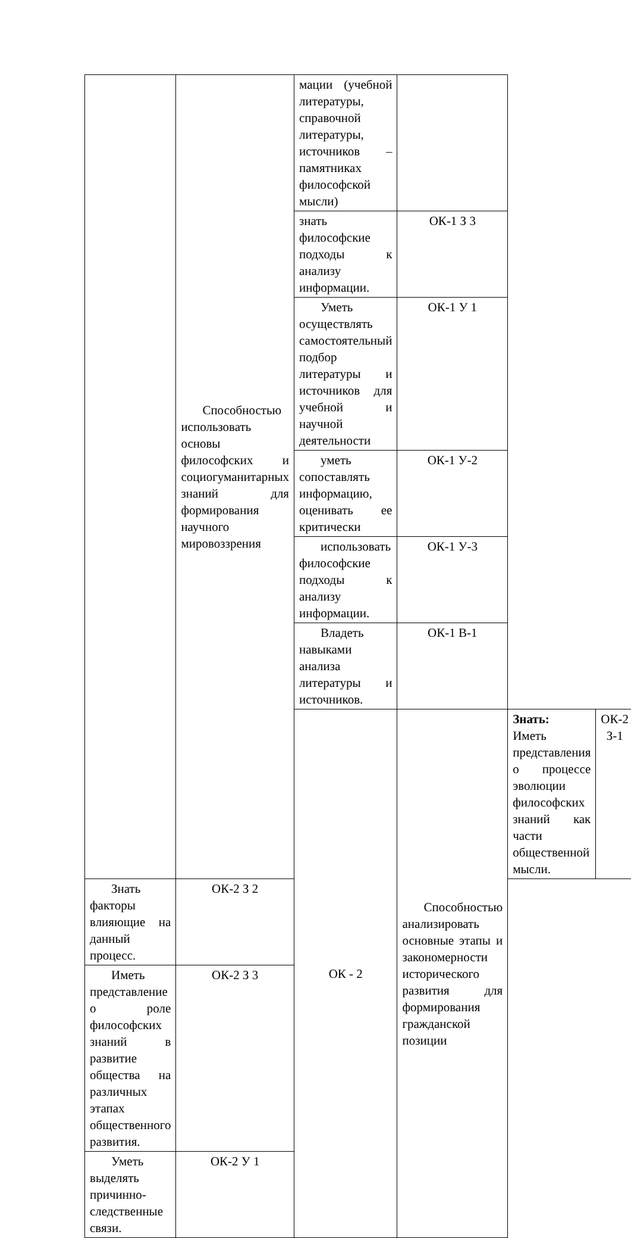| | Способностью использовать основы философских и социогуманитарных знаний для формирования научного мировоззрения | мации (учебной литературы, справочной литературы, источников – памятниках философской мысли) | | | |
| | | знать философские подходы к анализу информации. | ОК-1 З 3 | | |
| | | Уметь осуществлять самостоятельный подбор литературы и источников для учебной и научной деятельности | ОК-1 У 1 | | |
| | | уметь сопоставлять информацию, оценивать ее критически | ОК-1 У-2 | | |
| | | использовать философские подходы к анализу информации. | ОК-1 У-3 | | |
| | | Владеть навыками анализа литературы и источников. | ОК-1 В-1 | | |
| | | ОК - 2 | Способностью анализировать основные этапы и закономерности исторического развития для формирования гражданской позиции | Знать: Иметь представления о процессе эволюции философских знаний как части общественной мысли. | ОК-2 З-1 |
| Знать факторы влияющие на данный процесс. | ОК-2 З 2 | | | | |
| Иметь представление о роле философских знаний в развитие общества на различных этапах общественного развития. | ОК-2 З 3 | | | | |
| Уметь выделять причинно-следственные связи. | ОК-2 У 1 | | | | |